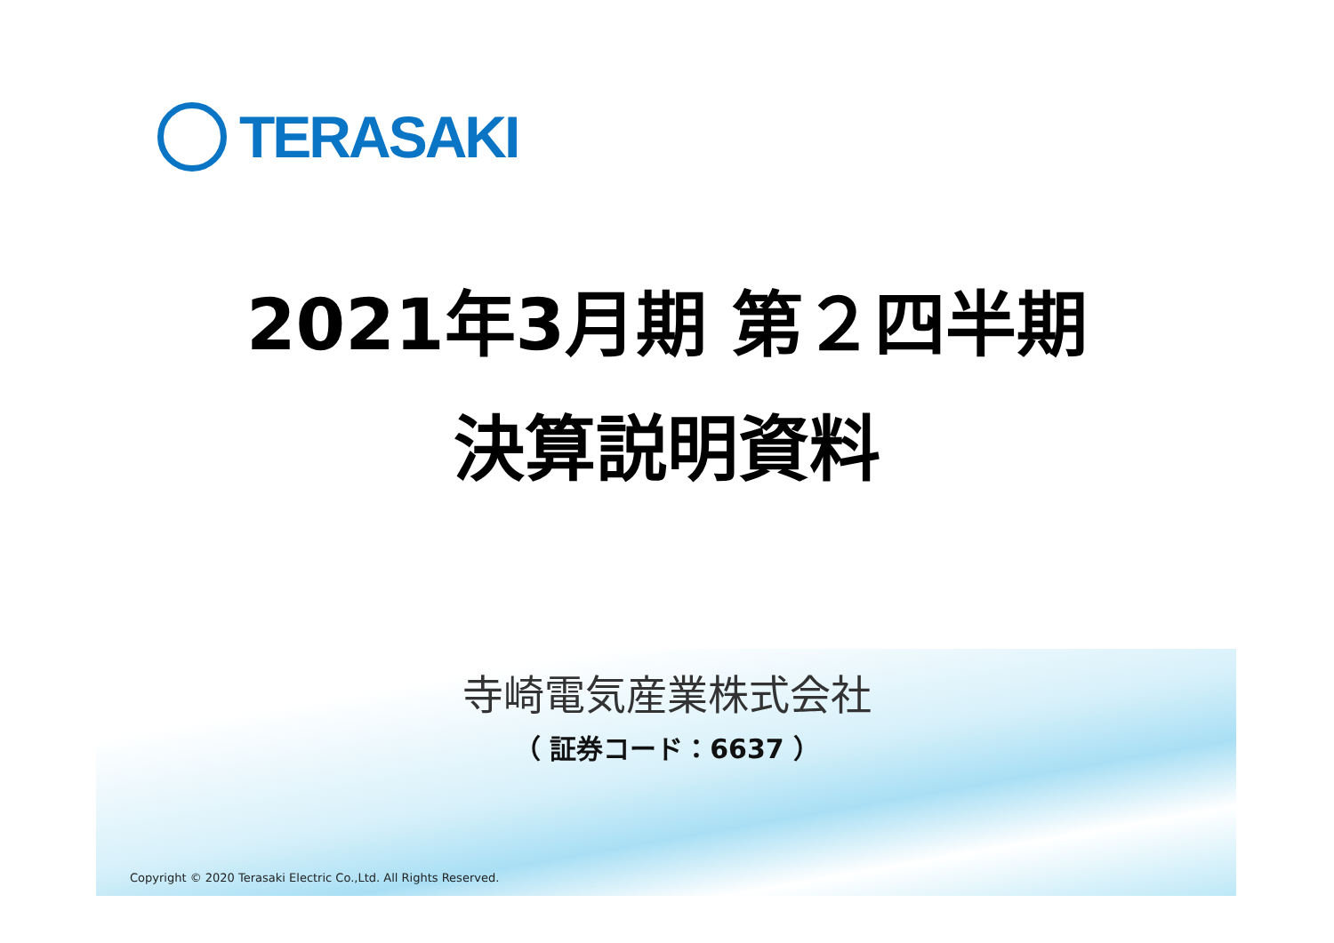TERASAKI
2021年3月期 第２四半期
決算説明資料
寺崎電気産業株式会社
（ 証券コード：6637 ）
Copyright © 2020 Terasaki Electric Co.,Ltd. All Rights Reserved.